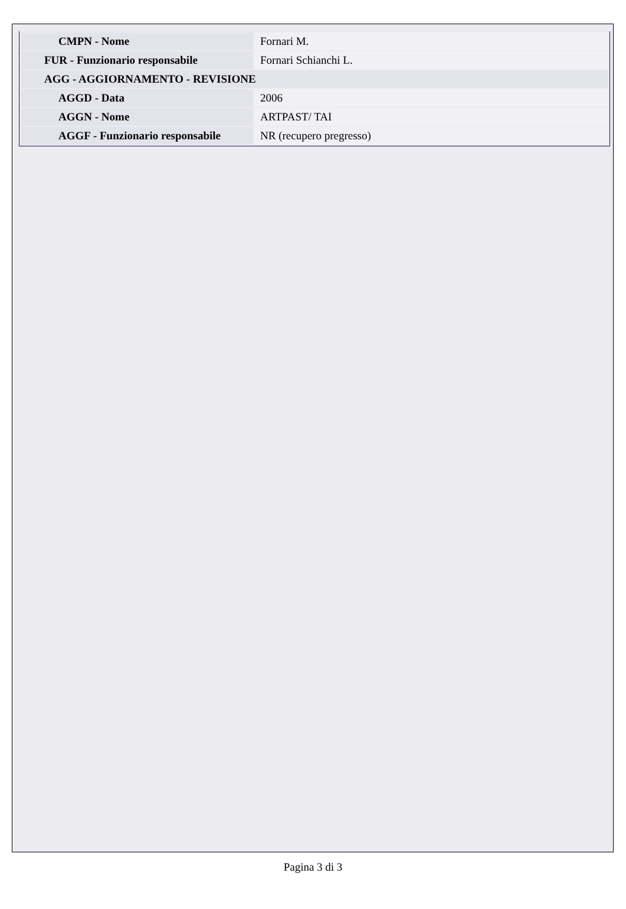| CMPN - Nome | Fornari M. |
| FUR - Funzionario responsabile | Fornari Schianchi L. |
| AGG - AGGIORNAMENTO - REVISIONE | |
| AGGD - Data | 2006 |
| AGGN - Nome | ARTPAST/ TAI |
| AGGF - Funzionario responsabile | NR (recupero pregresso) |
Pagina 3 di 3